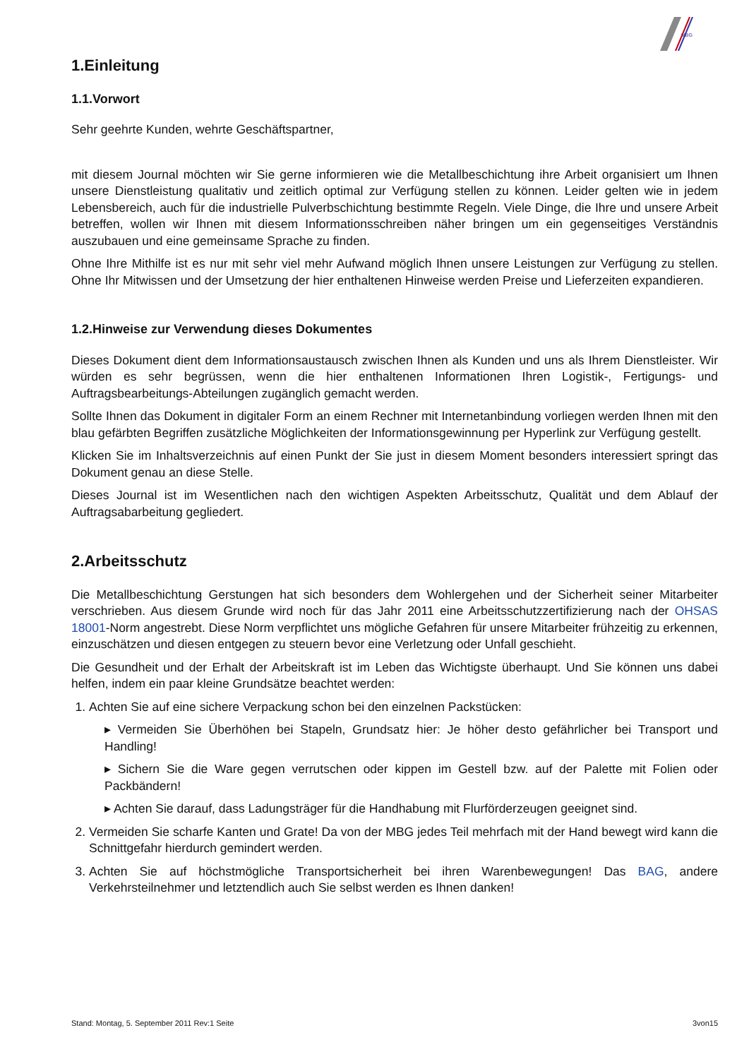MBG
1.Einleitung
1.1.Vorwort
Sehr geehrte Kunden, wehrte Geschäftspartner,
mit diesem Journal möchten wir Sie gerne informieren wie die Metallbeschichtung ihre Arbeit organisiert um Ihnen unsere Dienstleistung qualitativ und zeitlich optimal zur Verfügung stellen zu können. Leider gelten wie in jedem Lebensbereich, auch für die industrielle Pulverbschichtung bestimmte Regeln. Viele Dinge, die Ihre und unsere Arbeit betreffen, wollen wir Ihnen mit diesem Informationsschreiben näher bringen um ein gegenseitiges Verständnis auszubauen und eine gemeinsame Sprache zu finden.
Ohne Ihre Mithilfe ist es nur mit sehr viel mehr Aufwand möglich Ihnen unsere Leistungen zur Verfügung zu stellen. Ohne Ihr Mitwissen und der Umsetzung der hier enthaltenen Hinweise werden Preise und Lieferzeiten expandieren.
1.2.Hinweise zur Verwendung dieses Dokumentes
Dieses Dokument dient dem Informationsaustausch zwischen Ihnen als Kunden und uns als Ihrem Dienstleister. Wir würden es sehr begrüssen, wenn die hier enthaltenen Informationen Ihren Logistik-, Fertigungs- und Auftragsbearbeitungs-Abteilungen zugänglich gemacht werden.
Sollte Ihnen das Dokument in digitaler Form an einem Rechner mit Internetanbindung vorliegen werden Ihnen mit den blau gefärbten Begriffen zusätzliche Möglichkeiten der Informationsgewinnung per Hyperlink zur Verfügung gestellt.
Klicken Sie im Inhaltsverzeichnis auf einen Punkt der Sie just in diesem Moment besonders interessiert springt das Dokument genau an diese Stelle.
Dieses Journal ist im Wesentlichen nach den wichtigen Aspekten Arbeitsschutz, Qualität und dem Ablauf der Auftragsabarbeitung gegliedert.
2.Arbeitsschutz
Die Metallbeschichtung Gerstungen hat sich besonders dem Wohlergehen und der Sicherheit seiner Mitarbeiter verschrieben. Aus diesem Grunde wird noch für das Jahr 2011 eine Arbeitsschutzzertifizierung nach der OHSAS 18001-Norm angestrebt. Diese Norm verpflichtet uns mögliche Gefahren für unsere Mitarbeiter frühzeitig zu erkennen, einzuschätzen und diesen entgegen zu steuern bevor eine Verletzung oder Unfall geschieht.
Die Gesundheit und der Erhalt der Arbeitskraft ist im Leben das Wichtigste überhaupt. Und Sie können uns dabei helfen, indem ein paar kleine Grundsätze beachtet werden:
Achten Sie auf eine sichere Verpackung schon bei den einzelnen Packstücken:
▸ Vermeiden Sie Überhöhen bei Stapeln, Grundsatz hier: Je höher desto gefährlicher bei Transport und Handling!
▸ Sichern Sie die Ware gegen verrutschen oder kippen im Gestell bzw. auf der Palette mit Folien oder Packbändern!
▸ Achten Sie darauf, dass Ladungsträger für die Handhabung mit Flurförderzeugen geeignet sind.
Vermeiden Sie scharfe Kanten und Grate! Da von der MBG jedes Teil mehrfach mit der Hand bewegt wird kann die Schnittgefahr hierdurch gemindert werden.
Achten Sie auf höchstmögliche Transportsicherheit bei ihren Warenbewegungen! Das BAG, andere Verkehrsteilnehmer und letztendlich auch Sie selbst werden es Ihnen danken!
Stand: Montag, 5. September 2011 Rev:1 Seite 3von15